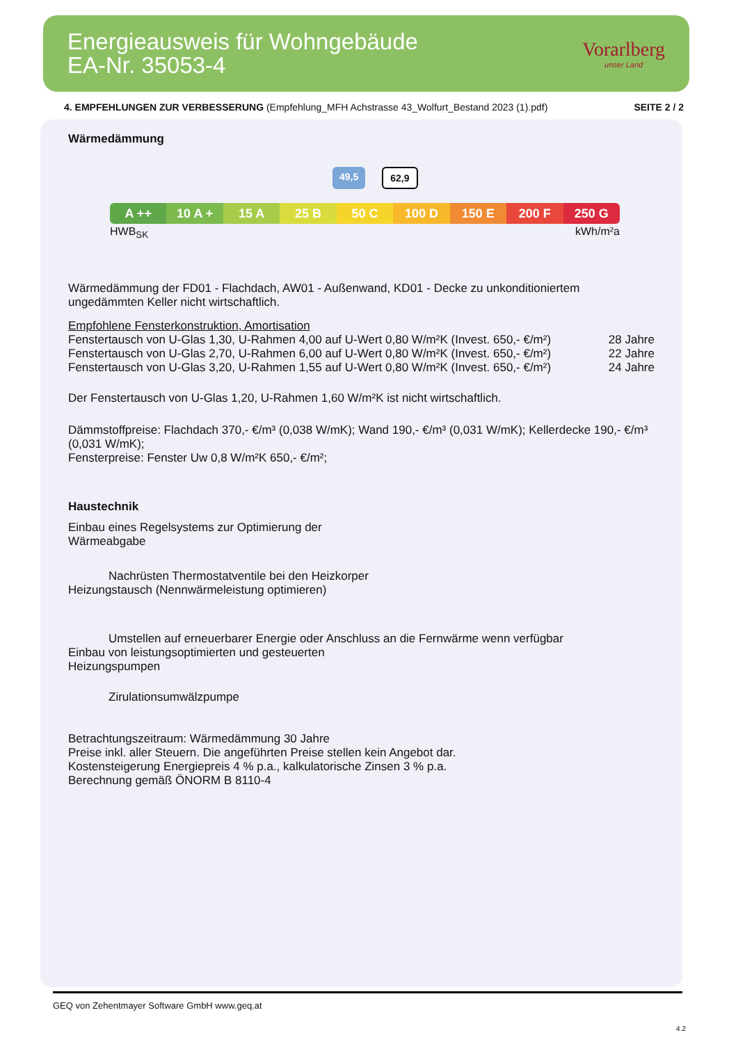Energieausweis für Wohngebäude
EA-Nr. 35053-4
Vorarlberg
unser Land
4. EMPFEHLUNGEN ZUR VERBESSERUNG (Empfehlung_MFH Achstrasse 43_Wolfurt_Bestand 2023 (1).pdf) SEITE 2 / 2
Wärmedämmung
49,5 62,9
A ++ 10 A + 15 A 25 B 50 C 100 D 150 E 200 F 250 G
HWB<sub>SK</sub> kWh/m²a
Wärmedämmung der FD01 - Flachdach, AW01 - Außenwand, KD01 - Decke zu unkonditioniertem ungedämmten Keller nicht wirtschaftlich.
Empfohlene Fensterkonstruktion, Amortisation
Fenstertausch von U-Glas 1,30, U-Rahmen 4,00 auf U-Wert 0,80 W/m²K (Invest. 650,- €/m²) 28 Jahre
Fenstertausch von U-Glas 2,70, U-Rahmen 6,00 auf U-Wert 0,80 W/m²K (Invest. 650,- €/m²) 22 Jahre
Fenstertausch von U-Glas 3,20, U-Rahmen 1,55 auf U-Wert 0,80 W/m²K (Invest. 650,- €/m²) 24 Jahre
Der Fenstertausch von U-Glas 1,20, U-Rahmen 1,60 W/m²K ist nicht wirtschaftlich.
Dämmstoffpreise: Flachdach 370,- €/m³ (0,038 W/mK); Wand 190,- €/m³ (0,031 W/mK); Kellerdecke 190,- €/m³ (0,031 W/mK);
Fensterpreise: Fenster Uw 0,8 W/m²K 650,- €/m²;
Haustechnik
Einbau eines Regelsystems zur Optimierung der
Wärmeabgabe
Nachrüsten Thermostatventile bei den Heizkorper
Heizungstausch (Nennwärmeleistung optimieren)
Umstellen auf erneuerbarer Energie oder Anschluss an die Fernwärme wenn verfügbar
Einbau von leistungsoptimierten und gesteuerten
Heizungspumpen
Zirulationsumwälzpumpe
Betrachtungszeitraum: Wärmedämmung 30 Jahre
Preise inkl. aller Steuern. Die angeführten Preise stellen kein Angebot dar.
Kostensteigerung Energiepreis 4 % p.a., kalkulatorische Zinsen 3 % p.a.
Berechnung gemäß ÖNORM B 8110-4
GEQ von Zehentmayer Software GmbH www.geq.at
4.2